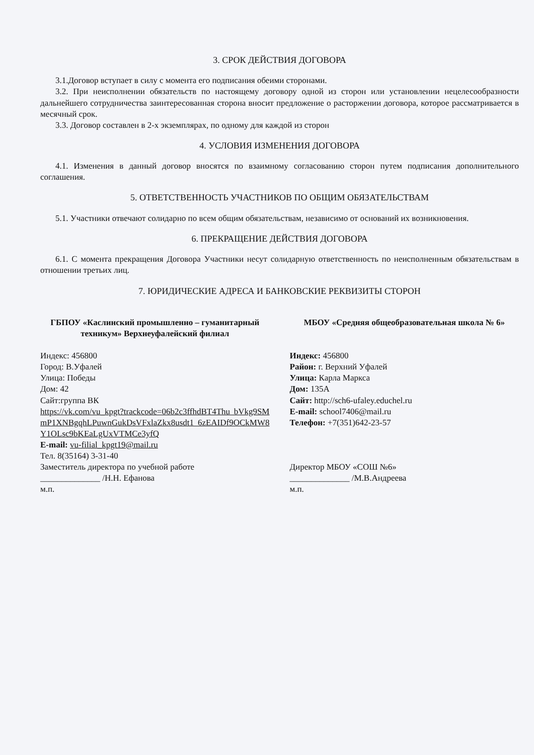3. СРОК ДЕЙСТВИЯ ДОГОВОРА
3.1.Договор вступает в силу с момента его подписания обеими сторонами.
3.2. При неисполнении обязательств по настоящему договору одной из сторон или установлении нецелесообразности дальнейшего сотрудничества заинтересованная сторона вносит предложение о расторжении договора, которое рассматривается в месячный срок.
3.3. Договор составлен в 2-х экземплярах, по одному для каждой из сторон
4. УСЛОВИЯ ИЗМЕНЕНИЯ ДОГОВОРА
4.1. Изменения в данный договор вносятся по взаимному согласованию сторон путем подписания дополнительного соглашения.
5. ОТВЕТСТВЕННОСТЬ УЧАСТНИКОВ ПО ОБЩИМ ОБЯЗАТЕЛЬСТВАМ
5.1. Участники отвечают солидарно по всем общим обязательствам, независимо от оснований их возникновения.
6. ПРЕКРАЩЕНИЕ ДЕЙСТВИЯ ДОГОВОРА
6.1. С момента прекращения Договора Участники несут солидарную ответственность по неисполненным обязательствам в отношении третьих лиц.
7. ЮРИДИЧЕСКИЕ АДРЕСА И БАНКОВСКИЕ РЕКВИЗИТЫ СТОРОН
ГБПОУ «Каслинский промышленно – гуманитарный техникум» Верхнеуфалейский филиал
Индекс: 456800
Город: В.Уфалей
Улица: Победы
Дом: 42
Сайт:группа ВК
https://vk.com/vu_kpgt?trackcode=06b2c3ffhdBT4Thu bVkg9SMmP1XNBgqhLPuwnGukDsVFxlaZkx8usdt1 6zEAIDf9OCkMW8Y1OLsc9bKEaLgUxVTMCe3yfQ
E-mail: vu-filial_kpgt19@mail.ru
Тел. 8(35164) 3-31-40
Заместитель директора по учебной работе
______________ /Н.Н. Ефанова
м.п.
МБОУ «Средняя общеобразовательная школа № 6»
Индекс: 456800
Район: г. Верхний Уфалей
Улица: Карла Маркса
Дом: 135А
Сайт: http://sch6-ufaley.educhel.ru
E-mail: school7406@mail.ru
Телефон: +7(351)642-23-57
Директор МБОУ «СОШ №6»
______________ /М.В.Андреева
м.п.